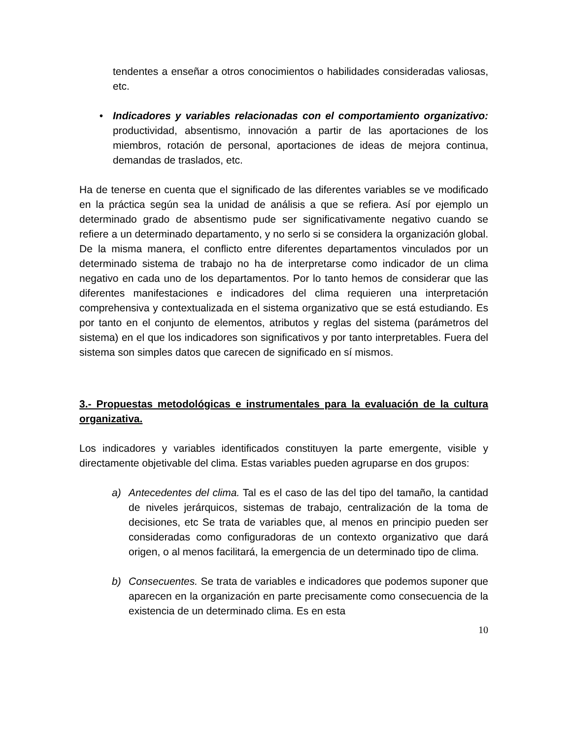tendentes a enseñar a otros conocimientos o habilidades consideradas valiosas, etc.
• Indicadores y variables relacionadas con el comportamiento organizativo: productividad, absentismo, innovación a partir de las aportaciones de los miembros, rotación de personal, aportaciones de ideas de mejora continua, demandas de traslados, etc.
Ha de tenerse en cuenta que el significado de las diferentes variables se ve modificado en la práctica según sea la unidad de análisis a que se refiera. Así por ejemplo un determinado grado de absentismo pude ser significativamente negativo cuando se refiere a un determinado departamento, y no serlo si se considera la organización global. De la misma manera, el conflicto entre diferentes departamentos vinculados por un determinado sistema de trabajo no ha de interpretarse como indicador de un clima negativo en cada uno de los departamentos. Por lo tanto hemos de considerar que las diferentes manifestaciones e indicadores del clima requieren una interpretación comprehensiva y contextualizada en el sistema organizativo que se está estudiando. Es por tanto en el conjunto de elementos, atributos y reglas del sistema (parámetros del sistema) en el que los indicadores son significativos y por tanto interpretables. Fuera del sistema son simples datos que carecen de significado en sí mismos.
3.- Propuestas metodológicas e instrumentales para la evaluación de la cultura organizativa.
Los indicadores y variables identificados constituyen la parte emergente, visible y directamente objetivable del clima. Estas variables pueden agruparse en dos grupos:
a) Antecedentes del clima. Tal es el caso de las del tipo del tamaño, la cantidad de niveles jerárquicos, sistemas de trabajo, centralización de la toma de decisiones, etc Se trata de variables que, al menos en principio pueden ser consideradas como configuradoras de un contexto organizativo que dará origen, o al menos facilitará, la emergencia de un determinado tipo de clima.
b) Consecuentes. Se trata de variables e indicadores que podemos suponer que aparecen en la organización en parte precisamente como consecuencia de la existencia de un determinado clima. Es en esta
10